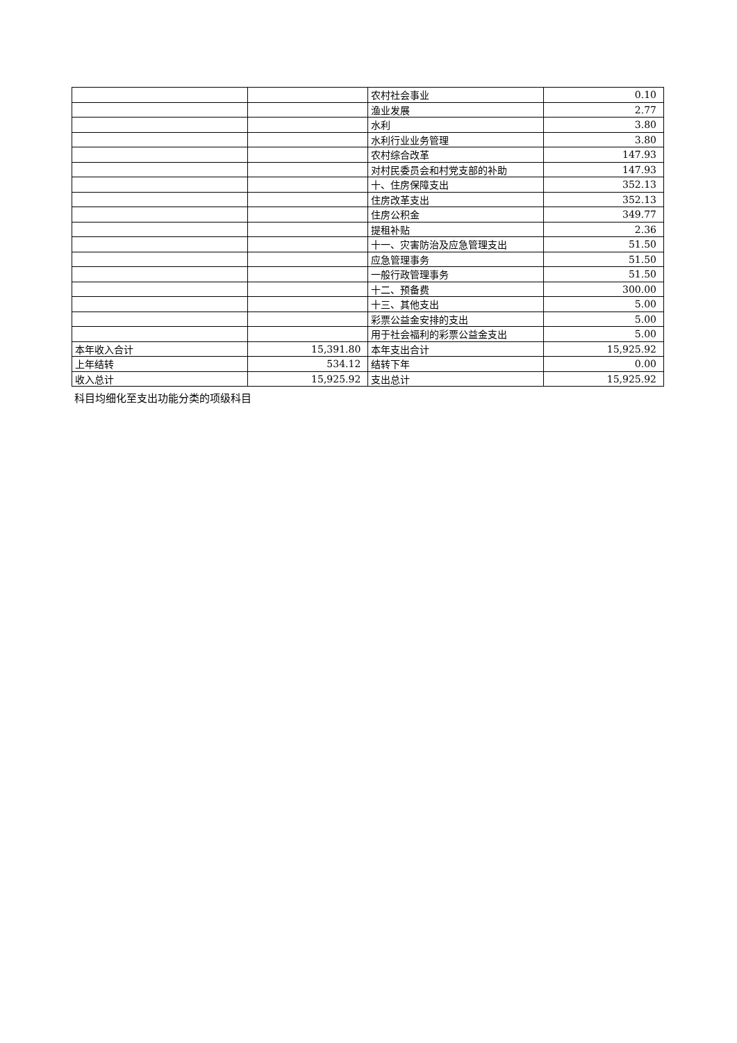| | | 农村社会事业 | 0.10 |
| | | 渔业发展 | 2.77 |
| | | 水利 | 3.80 |
| | | 水利行业业务管理 | 3.80 |
| | | 农村综合改革 | 147.93 |
| | | 对村民委员会和村党支部的补助 | 147.93 |
| | | 十、住房保障支出 | 352.13 |
| | | 住房改革支出 | 352.13 |
| | | 住房公积金 | 349.77 |
| | | 提租补贴 | 2.36 |
| | | 十一、灾害防治及应急管理支出 | 51.50 |
| | | 应急管理事务 | 51.50 |
| | | 一般行政管理事务 | 51.50 |
| | | 十二、预备费 | 300.00 |
| | | 十三、其他支出 | 5.00 |
| | | 彩票公益金安排的支出 | 5.00 |
| | | 用于社会福利的彩票公益金支出 | 5.00 |
| 本年收入合计 | 15,391.80 | 本年支出合计 | 15,925.92 |
| 上年结转 | 534.12 | 结转下年 | 0.00 |
| 收入总计 | 15,925.92 | 支出总计 | 15,925.92 |
科目均细化至支出功能分类的项级科目